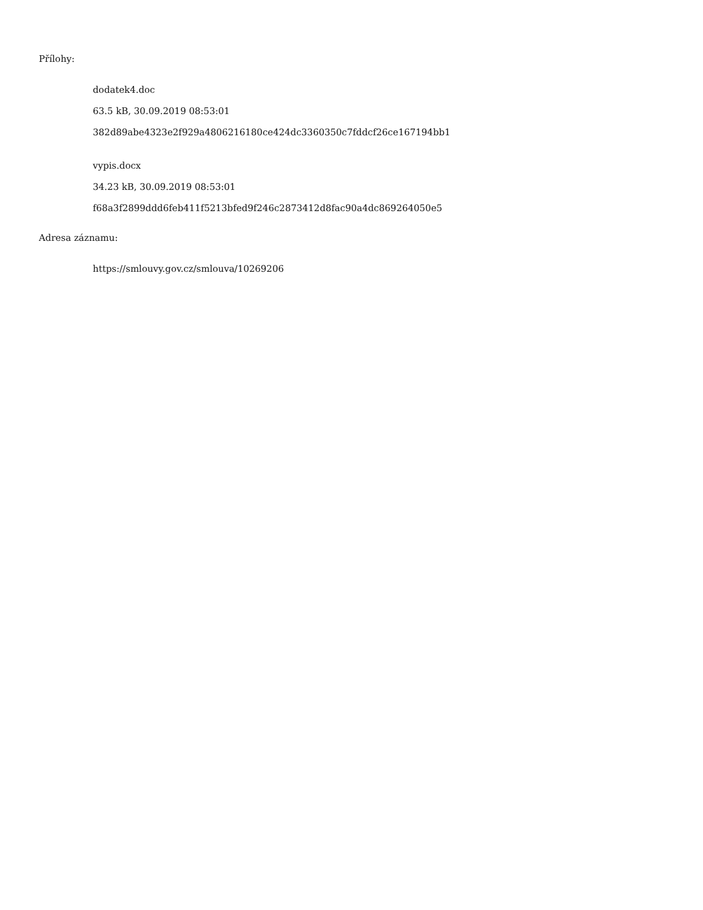Přílohy:
dodatek4.doc
63.5 kB, 30.09.2019 08:53:01
382d89abe4323e2f929a4806216180ce424dc3360350c7fddcf26ce167194bb1
vypis.docx
34.23 kB, 30.09.2019 08:53:01
f68a3f2899ddd6feb411f5213bfed9f246c2873412d8fac90a4dc869264050e5
Adresa záznamu:
https://smlouvy.gov.cz/smlouva/10269206